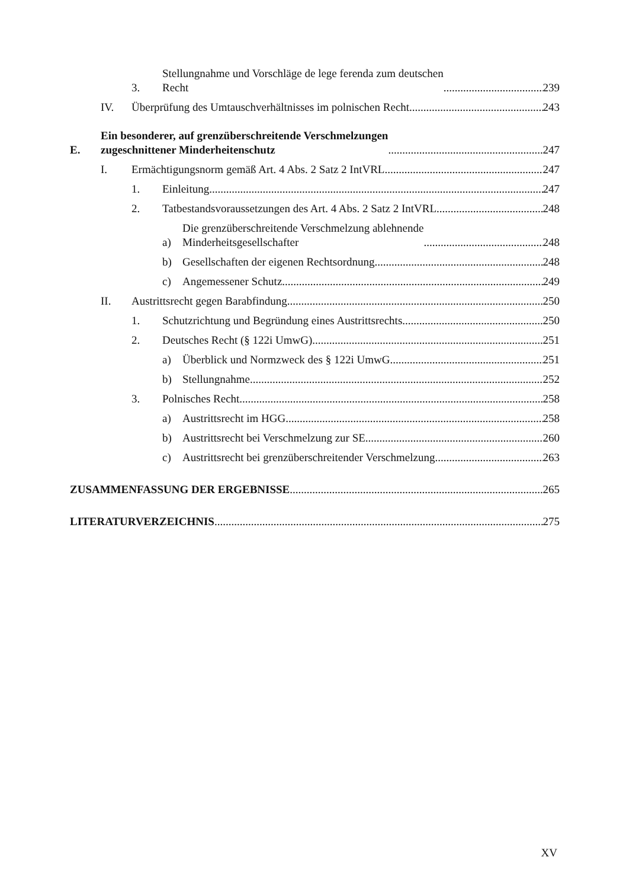3. Stellungnahme und Vorschläge de lege ferenda zum deutschen
Recht 239
IV. Überprüfung des Umtauschverhältnisses im polnischen Recht 243
E. Ein besonderer, auf grenzüberschreitende Verschmelzungen
zugeschnittener Minderheitenschutz 247
I. Ermächtigungsnorm gemäß Art. 4 Abs. 2 Satz 2 IntVRL 247
1. Einleitung 247
2. Tatbestandsvoraussetzungen des Art. 4 Abs. 2 Satz 2 IntVRL 248
a) Die grenzüberschreitende Verschmelzung ablehnende
Minderheitsgesellschafter 248
b) Gesellschaften der eigenen Rechtsordnung 248
c) Angemessener Schutz 249
II. Austrittsrecht gegen Barabfindung 250
1. Schutzrichtung und Begründung eines Austrittsrechts 250
2. Deutsches Recht (§ 122i UmwG) 251
a) Überblick und Normzweck des § 122i UmwG 251
b) Stellungnahme 252
3. Polnisches Recht 258
a) Austrittsrecht im HGG 258
b) Austrittsrecht bei Verschmelzung zur SE 260
c) Austrittsrecht bei grenzüberschreitender Verschmelzung 263
ZUSAMMENFASSUNG DER ERGEBNISSE 265
LITERATURVERZEICHNIS 275
XV